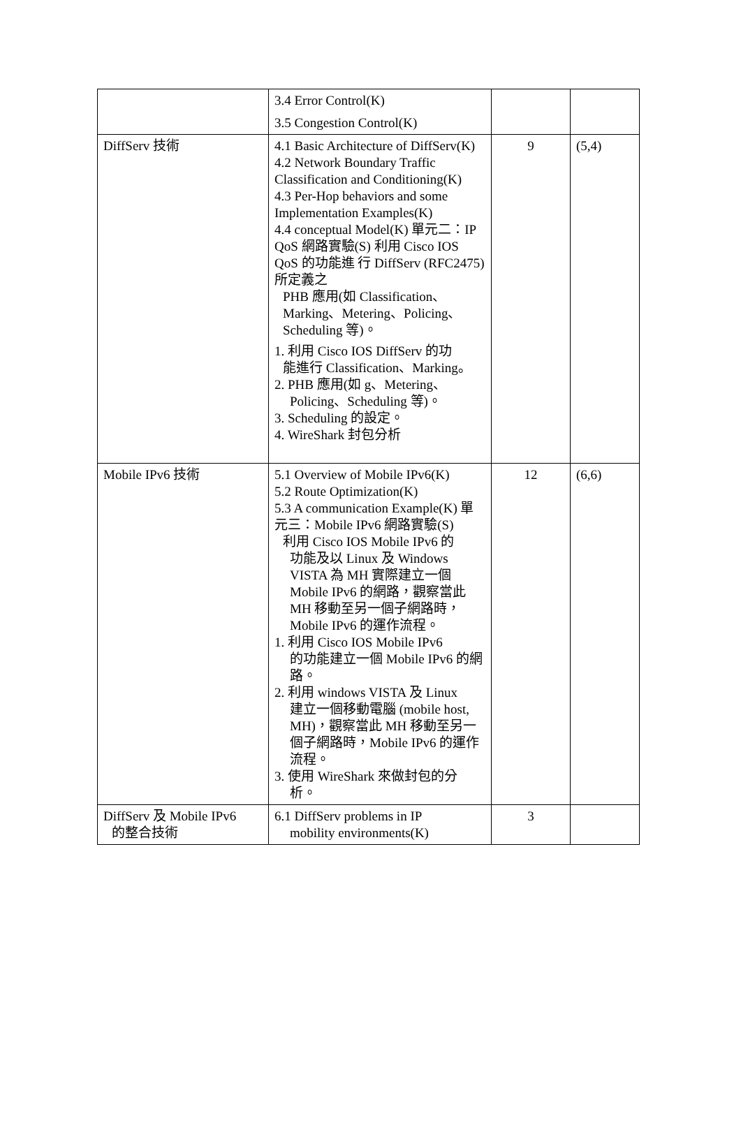| | 3.4 Error Control(K) 3.5 Congestion Control(K) | | |
| DiffServ 技術 | 4.1 Basic Architecture of DiffServ(K) 4.2 Network Boundary Traffic Classification and Conditioning(K) 4.3 Per-Hop behaviors and some Implementation Examples(K) 4.4 conceptual Model(K) 單元二：IP QoS 網路實驗(S) 利用 Cisco IOS QoS 的功能進 行 DiffServ (RFC2475)所定義之 PHB 應用(如 Classification、Marking、Metering、Policing、Scheduling 等)。 1. 利用 Cisco IOS DiffServ 的功 能進行 Classification、Marking。 2. PHB 應用(如 g、Metering、 Policing、Scheduling 等)。 3. Scheduling 的設定。 4. WireShark 封包分析 | 9 | (5,4) |
| Mobile IPv6 技術 | 5.1 Overview of Mobile IPv6(K) 5.2 Route Optimization(K) 5.3 A communication Example(K) 單元三：Mobile IPv6 網路實驗(S) 利用 Cisco IOS Mobile IPv6 的 功能及以 Linux 及 Windows VISTA 為 MH 實際建立一個 Mobile IPv6 的網路，觀察當此 MH 移動至另一個子網路時，Mobile IPv6 的運作流程。 1. 利用 Cisco IOS Mobile IPv6 的功能建立一個 Mobile IPv6 的網路。 2. 利用 windows VISTA 及 Linux 建立一個移動電腦 (mobile host, MH)，觀察當此 MH 移動至另一個子網路時，Mobile IPv6 的運作流程。 3. 使用 WireShark 來做封包的分 析。 | 12 | (6,6) |
| DiffServ 及 Mobile IPv6 的整合技術 | 6.1 DiffServ problems in IP mobility environments(K) | 3 | |